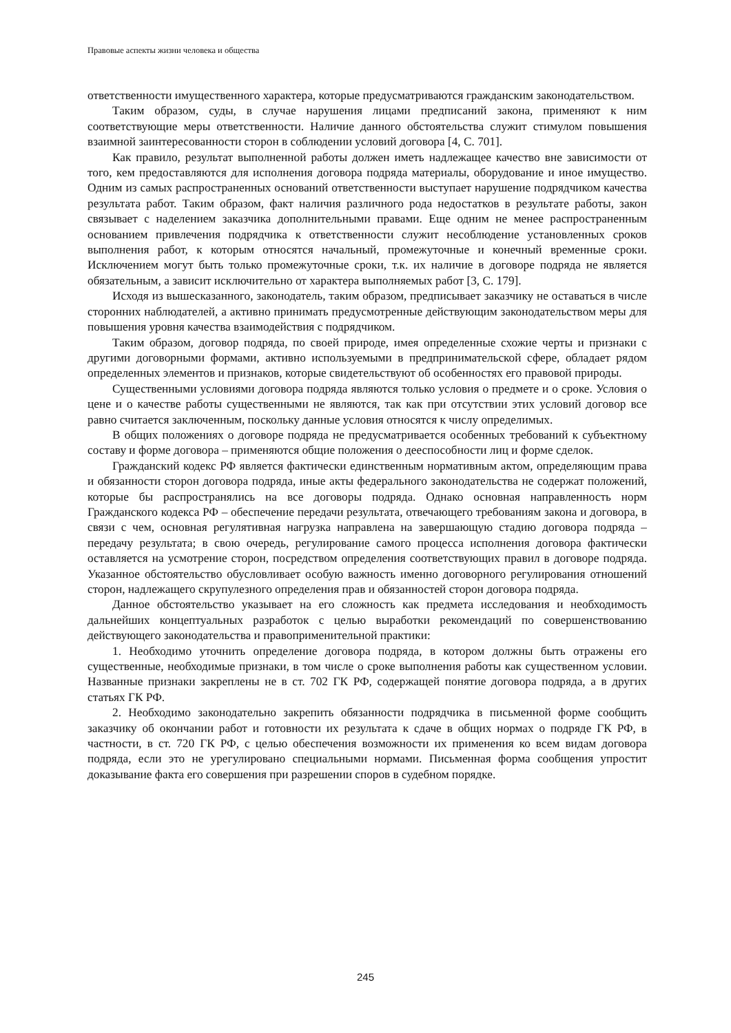Правовые аспекты жизни человека и общества
ответственности имущественного характера, которые предусматриваются гражданским законодательством.
Таким образом, суды, в случае нарушения лицами предписаний закона, применяют к ним соответствующие меры ответственности. Наличие данного обстоятельства служит стимулом повышения взаимной заинтересованности сторон в соблюдении условий договора [4, С. 701].
Как правило, результат выполненной работы должен иметь надлежащее качество вне зависимости от того, кем предоставляются для исполнения договора подряда материалы, оборудование и иное имущество. Одним из самых распространенных оснований ответственности выступает нарушение подрядчиком качества результата работ. Таким образом, факт наличия различного рода недостатков в результате работы, закон связывает с наделением заказчика дополнительными правами. Еще одним не менее распространенным основанием привлечения подрядчика к ответственности служит несоблюдение установленных сроков выполнения работ, к которым относятся начальный, промежуточные и конечный временные сроки. Исключением могут быть только промежуточные сроки, т.к. их наличие в договоре подряда не является обязательным, а зависит исключительно от характера выполняемых работ [3, С. 179].
Исходя из вышесказанного, законодатель, таким образом, предписывает заказчику не оставаться в числе сторонних наблюдателей, а активно принимать предусмотренные действующим законодательством меры для повышения уровня качества взаимодействия с подрядчиком.
Таким образом, договор подряда, по своей природе, имея определенные схожие черты и признаки с другими договорными формами, активно используемыми в предпринимательской сфере, обладает рядом определенных элементов и признаков, которые свидетельствуют об особенностях его правовой природы.
Существенными условиями договора подряда являются только условия о предмете и о сроке. Условия о цене и о качестве работы существенными не являются, так как при отсутствии этих условий договор все равно считается заключенным, поскольку данные условия относятся к числу определимых.
В общих положениях о договоре подряда не предусматривается особенных требований к субъектному составу и форме договора – применяются общие положения о дееспособности лиц и форме сделок.
Гражданский кодекс РФ является фактически единственным нормативным актом, определяющим права и обязанности сторон договора подряда, иные акты федерального законодательства не содержат положений, которые бы распространялись на все договоры подряда. Однако основная направленность норм Гражданского кодекса РФ – обеспечение передачи результата, отвечающего требованиям закона и договора, в связи с чем, основная регулятивная нагрузка направлена на завершающую стадию договора подряда – передачу результата; в свою очередь, регулирование самого процесса исполнения договора фактически оставляется на усмотрение сторон, посредством определения соответствующих правил в договоре подряда. Указанное обстоятельство обусловливает особую важность именно договорного регулирования отношений сторон, надлежащего скрупулезного определения прав и обязанностей сторон договора подряда.
Данное обстоятельство указывает на его сложность как предмета исследования и необходимость дальнейших концептуальных разработок с целью выработки рекомендаций по совершенствованию действующего законодательства и правоприменительной практики:
1. Необходимо уточнить определение договора подряда, в котором должны быть отражены его существенные, необходимые признаки, в том числе о сроке выполнения работы как существенном условии. Названные признаки закреплены не в ст. 702 ГК РФ, содержащей понятие договора подряда, а в других статьях ГК РФ.
2. Необходимо законодательно закрепить обязанности подрядчика в письменной форме сообщить заказчику об окончании работ и готовности их результата к сдаче в общих нормах о подряде ГК РФ, в частности, в ст. 720 ГК РФ, с целью обеспечения возможности их применения ко всем видам договора подряда, если это не урегулировано специальными нормами. Письменная форма сообщения упростит доказывание факта его совершения при разрешении споров в судебном порядке.
245